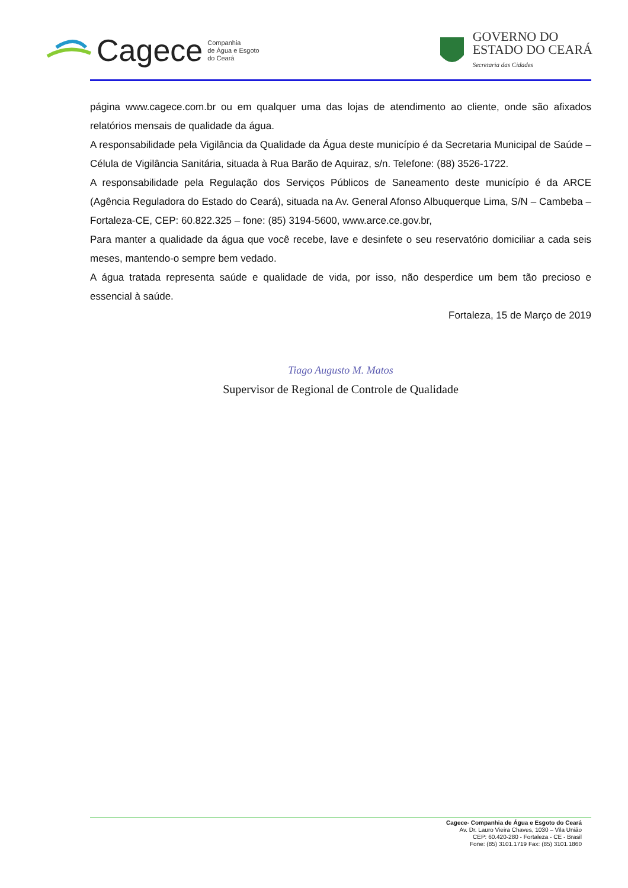Cagece Companhia
de Água e Esgoto
do Ceará
GOVERNO DO
ESTADO DO CEARÁ
Secretaria das Cidades
página www.cagece.com.br ou em qualquer uma das lojas de atendimento ao cliente, onde são afixados relatórios mensais de qualidade da água.
A responsabilidade pela Vigilância da Qualidade da Água deste município é da Secretaria Municipal de Saúde – Célula de Vigilância Sanitária, situada à Rua Barão de Aquiraz, s/n. Telefone: (88) 3526-1722.
A responsabilidade pela Regulação dos Serviços Públicos de Saneamento deste município é da ARCE (Agência Reguladora do Estado do Ceará), situada na Av. General Afonso Albuquerque Lima, S/N – Cambeba – Fortaleza-CE, CEP: 60.822.325 – fone: (85) 3194-5600, www.arce.ce.gov.br,
Para manter a qualidade da água que você recebe, lave e desinfete o seu reservatório domiciliar a cada seis meses, mantendo-o sempre bem vedado.
A água tratada representa saúde e qualidade de vida, por isso, não desperdice um bem tão precioso e essencial à saúde.
Fortaleza, 15 de Março de 2019
Tiago Augusto M. Matos
Supervisor de Regional de Controle de Qualidade
Cagece- Companhia de Água e Esgoto do Ceará
Av. Dr. Lauro Vieira Chaves, 1030 – Vila União
CEP: 60.420-280 - Fortaleza - CE - Brasil
Fone: (85) 3101.1719 Fax: (85) 3101.1860